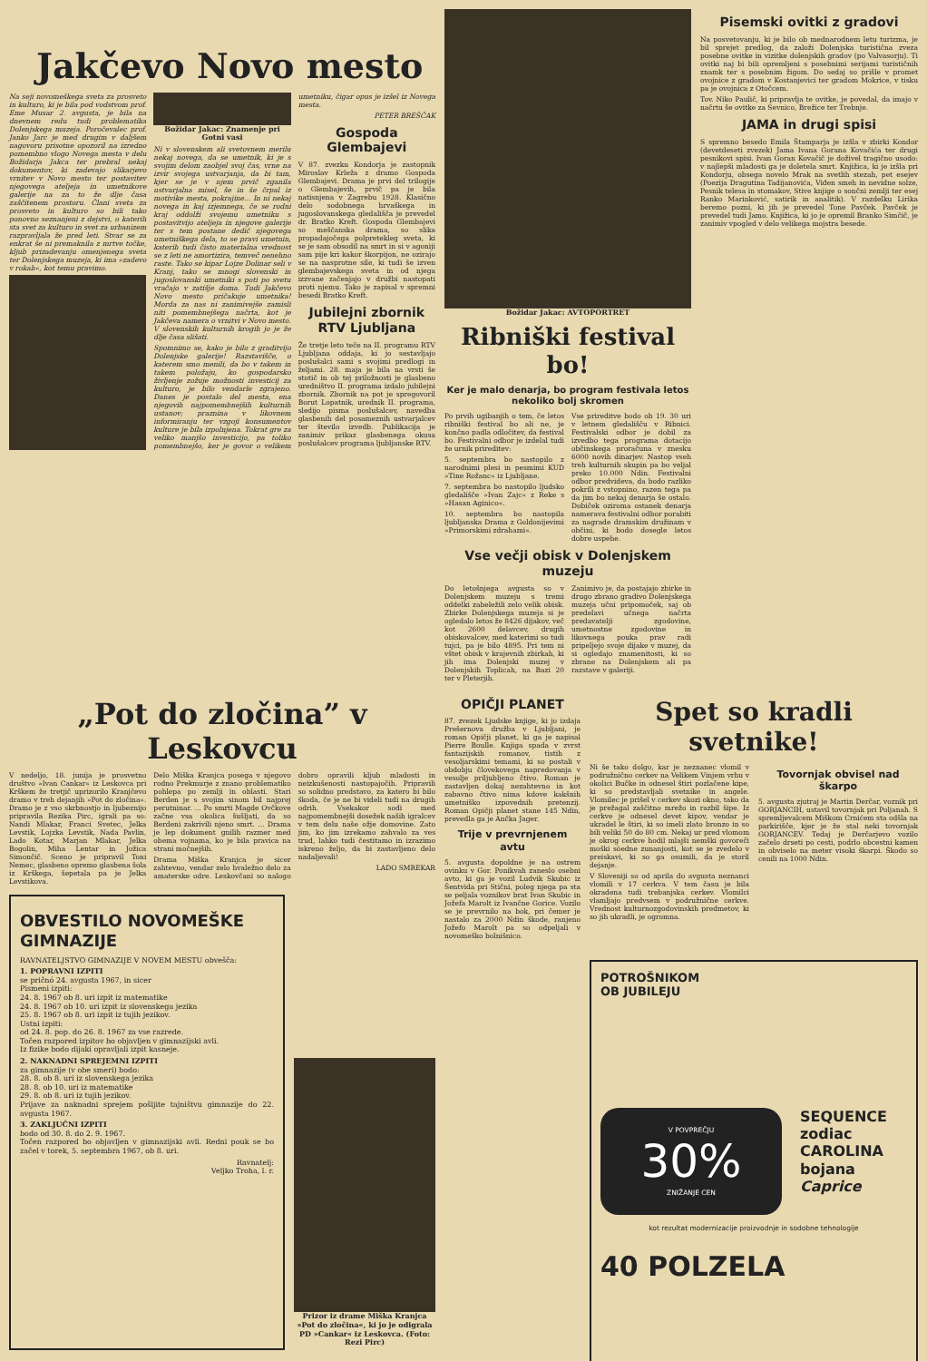Jakčevo Novo mesto
Na seji novomeškega sveta za prosveto in kulturo, ki je bila pod vodstvom prof. Eme Musar 2. avgusta, je bila na dnevnem redu tudi problematika Dolenjskega muzeja. Poročevalec prof. Janko Jarc je med drugim v daljšem nagovoru prisotne opozoril na izredno pomembno vlogo Novega mesta v delu Božidarja Jakca ter prebral nekaj dokumentov, ki zadevajo slikarjevo vrnitev v Novo mesto ter postavitev njegovega ateljeja in umetnikove galerije na za to že dlje časa zaščitenem prostoru. Člani sveta za prosveto in kulturo so bili tako ponovno seznanjeni z dejstvi, o katerih sta svet za kulturo in svet za urbanizem razpravljala že pred leti. Stvar se za enkrat še ni premaknila z mrtve točke, kljub prizadevanju omenjenega sveta ter Dolenjskega muzeja, ki ima »zadevo v rokah«, kot temu pravimo.
Božidar Jakac: Znamenje pri Gotni vasi
Ni v slovenskem ali svetovnem merilu nekaj novega, da se umetnik, ki je s svojim delom zaobjel svoj čas, vrne na izvir svojega ustvarjanja, da bi tam, kjer se je v njem prvič zganila ustvarjalna misel, še in še črpal iz motivike mesta, pokrajine... In ni nekaj novega in kaj izjemnega, če se rodni kraj oddolži svojemu umetniku s postavitvijo ateljeja in njegove galerije ter s tem postane dedič njegovega umetniškega dela, to se pravi umetnin, katerih tudi čisto materialna vrednost se z leti ne amortizira, temveč nenehno raste. Tako se kipar Lojze Dolinar seli v Kranj, tako se mnogi slovenski in jugoslovanski umetniki s poti po svetu vračajo v zatišje doma. Tudi Jakčevo Novo mesto pričakuje umetnika! Morda za nas ni zanimivejše zamisli niti pomembnejšega načrta, kot je Jakčeva namera o vrnitvi v Novo mesto. V slovenskih kulturnih krogih jo je že dlje časa slišati.
Spomnimo se, kako je bilo z graditvijo Dolenjske galerije! Razstavišče, o katerem smo menili, da bo v takem in takem položaju, ko gospodarsko življenje zožuje možnosti investicij za kulturo, je bilo vendarle zgrajeno. Danes je postalo del mesta, ena njegovih najpomembnejših kulturnih ustanov; praznina v likovnem informiranju ter vzgoji konsumentov kulture je bila izpolnjena. Tokrat gre za veliko manjšo investicijo, pa toliko pomembnejšo, ker je govor o velikem umetniku, čigar opus je izšel iz Novega mesta.
PETER BREŠČAK
Gospoda Glembajevi
V 87. zvezku Kondorja je zastopnik Miroslav Krleža z dramo Gospoda Glembajevi. Drama je prvi del trilogije o Glembajevih, prvič pa je bila natisnjena v Zagrebu 1928. Klasično delo sodobnega hrvaškega in jugoslovanskega gledališča je prevedel dr. Bratko Kreft. Gospoda Glembajevi so meščanska drama, so slika propadajočega polpretekleg sveta, ki se je sam obsodil na smrt in si v agoniji sam pije kri kakor škorpijon, ne ozirajo se na nasprotne sile, ki tudi še izven glembajevskega sveta in od njega izzvane začenjajo v družbi nastopati proti njemu. Tako je zapisal v spremni besedi Bratko Kreft.
Jubilejni zbornik RTV Ljubljana
Že tretje leto teče na II. programu RTV Ljubljana oddaja, ki jo sestavljajo poslušalci sami s svojimi predlogi in željami. 28. maja je bila na vrsti še stotič in ob tej priložnosti je glasbeno uredništvo II. programa izdalo jubilejni zbornik. Zbornik na pot je spregovoril Borut Lopatnik, urednik II. programa, sledijo pisma poslušalcev, navedba glasbenih del posameznih ustvarjalcev ter število izvedb. Publikacija je zanimiv prikaz glasbenega okusa poslušalcev programa ljubljanske RTV.
Božidar Jakac: AVTOPORTRET
Ribniški festival bo!
Ker je malo denarja, bo program festivala letos nekoliko bolj skromen
Po prvih ugibanjih o tem, če letos ribniški festival bo ali ne, je končno padla odločitev, da festival bo. Festivalni odbor je izdelal tudi že urnik prireditev:
5. septembra bo nastopilo z narodnimi plesi in pesmimi KUD »Tine Rožanc« iz Ljubljane.
7. septembra bo nastopilo ljudsko gledališče »Ivan Zajc« z Reke s »Hasan Aginico«.
10. septembra bo nastopila ljubljanska Drama z Goldonijevimi »Primorskimi zdrahami«.
Vse prireditve bodo ob 19. 30 uri v letnem gledališču v Ribnici. Festivalski odbor je dobil za izvedbo tega programa dotacijo občinskega proračuna v znesku 6000 novih dinarjev. Nastop vseh treh kulturnih skupin pa bo veljal preko 10.000 Ndin. Festivalni odbor predvideva, da bodo razliko pokrili z vstopnino, razen tega pa da jim bo nekaj denarja še ostalo. Dobiček oziroma ostanek denarja namerava festivalni odbor porabiti za nagrade dramskim družinam v občini, ki bodo dosegle letos dobre uspehe.
Vse večji obisk v Dolenjskem muzeju
Do letošnjega avgusta so v Dolenjskem muzeju s tremi oddelki zabeležili zelo velik obisk. Zbirke Dolenjskega muzeja si je ogledalo letos že 8426 dijakov, več kot 2600 delavcev, drugih obiskovalcev, med katerimi so tudi tujci, pa je bilo 4895. Pri tem ni vštet obisk v krajevnih zbirkah, ki jih ima Dolenjski muzej v Dolenjskih Toplicah, na Bazi 20 ter v Pleterjih.
Zanimivo je, da postajajo zbirke in drugo zbrano gradivo Dolenjskega muzeja učni pripomoček, saj ob predelavi učnega načrta predavatelji zgodovine, umetnostne zgodovine in likovnega pouka prav radi pripeljejo svoje dijake v muzej, da si ogledajo znamenitosti, ki so zbrane na Dolenjskem ali pa razstave v galeriji.
Pisemski ovitki z gradovi
Na posvetovanju, ki je bilo ob mednarodnem letu turizma, je bil sprejet predlog, da založi Dolenjska turistična zveza posebne ovitke in vizitke dolenjskih gradov (po Valvasorju). Ti ovitki naj bi bili opremljeni s posebnimi serijami turističnih znamk ter s posebnim žigom. Do sedaj so prišle v promet ovojnice z gradom v Kostanjevici ter gradom Mokrice, v tisku pa je ovojnica z Otočcem.
Tov. Niko Paulič, ki pripravlja te ovitke, je povedal, da imajo v načrtu še ovitke za Sevnico, Brežice ter Trebnje.
JAMA in drugi spisi
S spremno besedo Emila Štamparja je izšla v zbirki Kondor (devetdeseti zvezek) Jama Ivana Gorana Kovačića ter drugi pesnikovi spisi. Ivan Goran Kovačič je doživel tragično usodo: v najlepši mladosti ga je doletela smrt. Knjižica, ki je izšla pri Kondorju, obsega novelo Mrak na svetlih stezah, pet esejev (Poezija Dragutina Tadijanovića, Viđen smeh in nevidne solze, Pesnik telesa in stomakov, Stive knjige o sončni zemlji ter esej Ranko Marinković, satirik in analitik). V razdelku Lirika beremo pozni, ki jih je prevedel Tone Pavček. Pavček je prevedel tudi Jamo. Knjižica, ki jo je opremil Branko Simčič, je zanimiv vpogled v delo velikega mojstra besede.
„Pot do zločina” v Leskovcu
V nedeljo, 18. junija je prosvetno društvo »Ivan Cankar« iz Leskovca pri Krškem že tretjič uprizorilo Kranjčevo dramo v treh dejanjih »Pot do zločina«. Dramo je z vso skrbnostjo in ljubeznijo pripravila Rezika Pirc, igrali pa so: Nandi Mlakar, Franci Svetec, Jelka Levstik, Lojzka Levstik, Nada Pavlin, Lado Kotar, Marjan Mlakar, Jelka Bogolin, Miha Lentar in Jožica Simončič. Sceno je pripravil Toni Nemec, glasbeno opremo glasbena šola iz Krškega, šepetala pa je Jelka Levstikova.
Delo Miška Kranjca posega v njegovo rodno Prekmurje z znano problematiko pohlepa po zemlji in oblasti. Stari Berden je s svojim sinom bil najprej perutninar. ... Po smrti Magde Ovčkove začne vsa okolica šušljati, da so Berdeni zakrivili njeno smrt. ... Drama je lep dokument gnilih razmer med obema vojnama, ko je bila pravica na strani močnejših.
Drama Miška Kranjca je sicer zahtevno, vendar zelo hvaležno delo za amaterske odre. Leskovčani so nalogo dobro opravili kljub mladosti in neizkušenosti nastopajočih. Pripravili so solidno predstavo, za katero bi bilo škoda, če je ne bi videli tudi na drugih odrih. Vsekakor sodi med najpomembnejši dosežek naših igralcev v tem delu naše ožje domovine. Zato jim, ko jim izrekamo zahvalo za ves trud, lahko tudi čestitamo in izrazimo iskreno željo, da bi zastavljeno delo nadaljevali!
LADO SMREKAR
OBVESTILO NOVOMEŠKE GIMNAZIJE
RAVNATELJSTVO GIMNAZIJE V NOVEM MESTU obvešča:
1. POPRAVNI IZPITI
se pričnó 24. avgusta 1967, in sicer
Pismeni izpiti:
24. 8. 1967 ob 8. uri izpit iz matematike
24. 8. 1967 ob 10. uri izpit iz slovenskega jezika
25. 8. 1967 ob 8. uri izpit iz tujih jezikov.
Ustni izpiti:
od 24. 8. pop. do 26. 8. 1967 za vse razrede.
Točen razpored izpitov bo objavljen v gimnazijski avli.
Iz fizike bodo dijaki opravljali izpit kasneje.
2. NAKNADNI SPREJEMNI IZPITI
za gimnazije (v obe smeri) bodo:
28. 8. ob 8. uri iz slovenskega jezika
28. 8. ob 10. uri iz matematike
29. 8. ob 8. uri iz tujih jezikov.
Prijave za naknadni sprejem pošljite tajništvu gimnazije do 22. avgusta 1967.
3. ZAKLJUČNI IZPITI
bodo od 30. 8. do 2. 9. 1967.
Točen razpored bo objavljen v gimnazijski avli. Redni pouk se bo začel v torek, 5. septembra 1967, ob 8. uri.
Ravnatelj:
Veljko Troha, l. r.
Prizor iz drame Miška Kranjca »Pot do zločina«, ki jo je odigrala PD »Cankar« iz Leskovca. (Foto: Rezi Pirc)
OPIČJI PLANET
87. zvezek Ljudske knjige, ki jo izdaja Prešernova družba v Ljubljani, je roman Opičji planet, ki ga je napisal Pierre Boulle. Knjiga spada v zvrst fantazijskih romanov, tistih z vesoljarskimi temami, ki so postali v obdobju človekovega napredovanja v vesolje priljubljeno čtivo. Roman je zastavljen dokaj nezahtevno in kot zabavno čtivo nima kdove kakšnih umetniško izpovednih pretenzij. Roman Opičji planet stane 145 Ndin, prevedla ga je Ančka Jager.
Trije v prevrnjenem avtu
5. avgusta dopoldne je na ostrem ovinku v Gor. Ponikvah zaneslo osebni avto, ki ga je vozil Ludvik Skubic iz Šentvida pri Stični, poleg njega pa sta se peljala voznikov brat Ivan Skubic in Jožefa Marolt iz Ivančne Gorice. Vozilo se je prevrnilo na bok, pri čemer je nastalo za 2000 Ndin škode, ranjeno Jožefo Marolt pa so odpeljali v novomeško bolnišnico.
Spet so kradli svetnike!
Ni še tako dolgo, kar je neznanec vlomil v podružnično cerkev na Velikem Vinjem vrhu v okolici Bučke in odnesel štiri pozlačene kipe, ki so predstavljali svetnike in angele. Vlomilec je prišel v cerkev skozi okno, tako da je prežagal zaščitno mrežo in razbil šipe. Iz cerkve je odnesel devet kipov, vendar je ukradel le štiri, ki so imeli zlato bronzo in so bili veliki 50 do 80 cm. Nekaj ur pred vlomom je okrog cerkve hodil mlajši nemški govoreči moški sòedne zunanjosti, kot se je zvedelo v preiskavi, ki so ga osumili, da je storil dejanje.
V Sloveniji so od aprila do avgusta neznanci vlomili v 17 cerkva. V tem času je bila okradena tudi trebanjska cerkev. Vlomilci vlamljajo predvsem v podružnične cerkve. Vrednost kulturnozgodovinskih predmetov, ki so jih ukradli, je ogromna.
Tovornjak obvisel nad škarpo
5. avgusta zjutraj je Martin Derčar, voznik pri GORJANCIH, ustavil tovornjak pri Poljanah. S spremljevalcem Miškom Crnićem sta odšla na parkirišče, kjer je že stal neki tovornjak GORJANCEV. Tedaj je Derčarjevo vozilo začelo drseti po cesti, podrlo obcestni kamen in obviselo na meter visoki škarpi. Škodo so cenili na 1000 Ndin.
POTROŠNIKOM
OB JUBILEJU
V POVPREČJU
30%
ZNIŽANJE CEN
SEQUENCE
zodiac
CAROLINA
bojana
Caprice
kot rezultat modernizacije proizvodnje in sodobne tehnologije
40 POLZELA